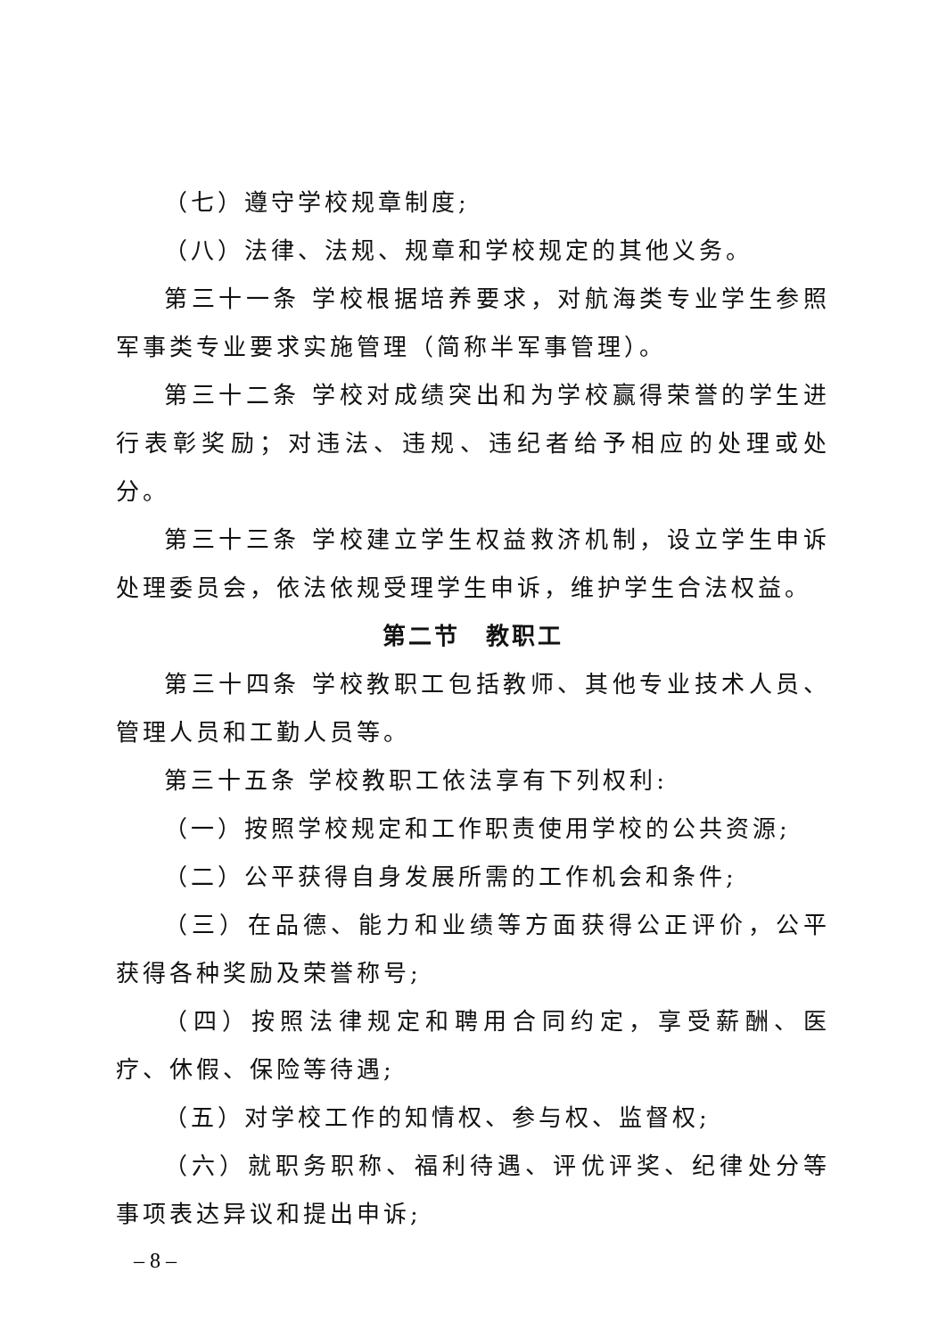（七）遵守学校规章制度;
（八）法律、法规、规章和学校规定的其他义务。
第三十一条 学校根据培养要求，对航海类专业学生参照军事类专业要求实施管理（简称半军事管理）。
第三十二条 学校对成绩突出和为学校赢得荣誉的学生进行表彰奖励；对违法、违规、违纪者给予相应的处理或处分。
第三十三条 学校建立学生权益救济机制，设立学生申诉处理委员会，依法依规受理学生申诉，维护学生合法权益。
第二节　教职工
第三十四条 学校教职工包括教师、其他专业技术人员、管理人员和工勤人员等。
第三十五条 学校教职工依法享有下列权利:
（一）按照学校规定和工作职责使用学校的公共资源;
（二）公平获得自身发展所需的工作机会和条件;
（三）在品德、能力和业绩等方面获得公正评价，公平获得各种奖励及荣誉称号;
（四）按照法律规定和聘用合同约定，享受薪酬、医疗、休假、保险等待遇;
（五）对学校工作的知情权、参与权、监督权;
（六）就职务职称、福利待遇、评优评奖、纪律处分等事项表达异议和提出申诉;
– 8 –